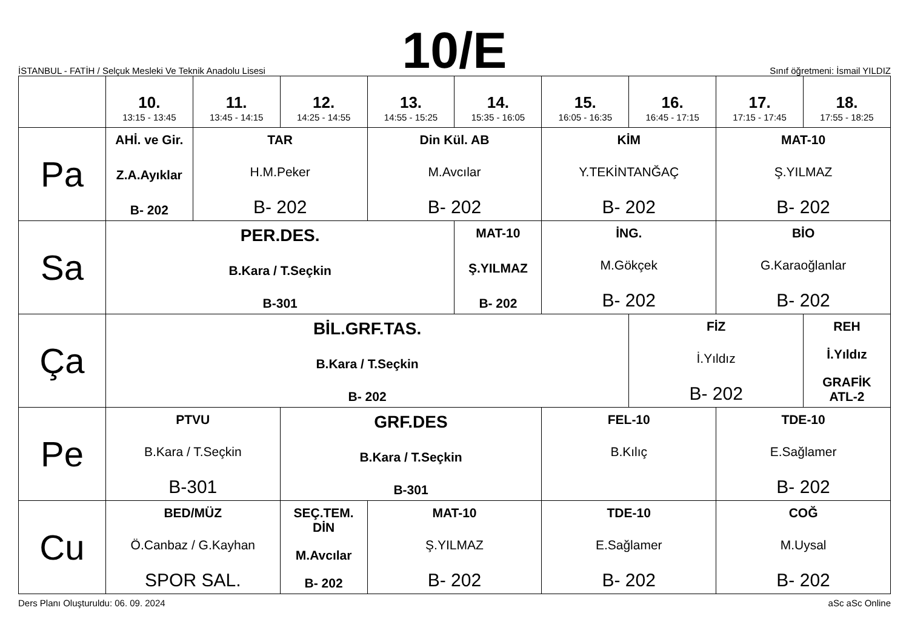İSTANBUL - FATİH / Selçuk Mesleki Ve Teknik Anadolu Lisesi
10/E
Sınıf öğretmeni: İsmail YILDIZ
| | 10. 13:15 - 13:45 | 11. 13:45 - 14:15 | 12. 14:25 - 14:55 | 13. 14:55 - 15:25 | 14. 15:35 - 16:05 | 15. 16:05 - 16:35 | 16. 16:45 - 17:15 | 17. 17:15 - 17:45 | 18. 17:55 - 18:25 |
| --- | --- | --- | --- | --- | --- | --- | --- | --- | --- |
| Pa | AHİ. ve Gir. Z.A.Ayıklar B- 202 | TAR H.M.Peker B- 202 | | Din Kül. AB M.Avcılar B- 202 | | KİM Y.TEKİNTANĞAÇ B- 202 | | MAT-10 Ş.YILMAZ B- 202 | |
| Sa | PER.DES. B.Kara / T.Seçkin B-301 | | | | MAT-10 Ş.YILMAZ B- 202 | İNG. M.Gökçek B- 202 | | BİO G.Karaoğlanlar B- 202 | |
| Ça | BİL.GRF.TAS. B.Kara / T.Seçkin B- 202 | | | | | | FİZ İ.Yıldız B- 202 | | REH İ.Yıldız GRAFİK ATL-2 |
| Pe | PTVU B.Kara / T.Seçkin B-301 | | GRF.DES B.Kara / T.Seçkin B-301 | | | FEL-10 B.Kılıç | | TDE-10 E.Sağlamer B- 202 | |
| Cu | BED/MÜZ Ö.Canbaz / G.Kayhan SPOR SAL. | | SEÇ.TEM. DİN M.Avcılar B- 202 | MAT-10 Ş.YILMAZ B- 202 | | TDE-10 E.Sağlamer B- 202 | | COĞ M.Uysal B- 202 | |
Ders Planı Oluşturuldu: 06. 09. 2024 aSc aSc Online